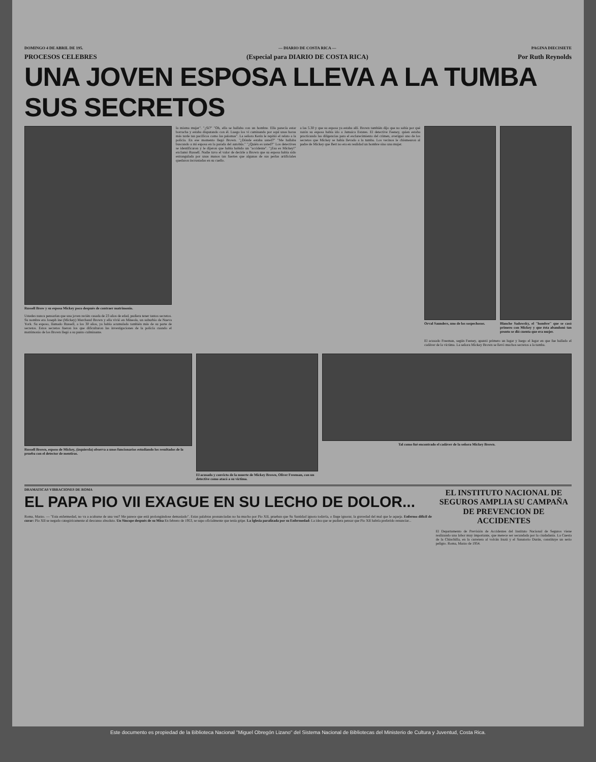DOMINGO 4 DE ABRIL DE 195. — DIARIO DE COSTA RICA — PAGINA DIECISIETE
PROCESOS CELEBRES (Especial para DIARIO DE COSTA RICA) Por Ruth Reynolds
UNA JOVEN ESPOSA LLEVA A LA TUMBA SUS SECRETOS
Russell Brow y su esposa Mickey poco después de contraer matrimonio.
Ustedes nunca pensarían que una joven recién casada de 23 años de edad, pudiera tener tantos secretos. Su nombre era Joseph ine (Mickey) Marchand Brown y ella vivió en Mineola, un suburbio de Nueva York. Su esposo, llamado Russell, a los 30 años, ya había acumulado también más de su parte de secretos. Estos secretos fueron los que dificultaron las investigaciones de la policía cuando el matrimonio de los Brown llegó a su punto culminante.
la misma mujer". "¿Sí?" "Oh, ella se hallaba con un hombre. Ella parecía estar borracha y estaba disputando con él. Luego los vi caminando por aquí unas horas más tarde tan pacíficos como las palomas". La señora Kerin le repitió el relato a la policía. En ese momento llegó Brown. "¿Dónde estaba usted?" "Me hallaba buscando a mi esposa en la parada del autobús." "¿Quién es usted?" Los detectives se identificaron y le dijeron que había habido un "accidente". "¡Esa es Mickey!" exclamó Russell. Nadie tuvo el valor de decirle a Brown que su esposa había sido estrangulada por unas manos tan fuertes que algunas de sus perlas artificiales quedaron incrustadas en su cuello.
a las 5.30 y que su esposa ya estaba allí. Brown también dijo que no sabía por qué razón su esposa había ido a Jamaica Estates. El detective Feeney, quien estaba practicando las diligencias para el esclarecimiento del crimen, averiguó uno de los secretos que Mickey se había llevado a la tumba. Los vecinos le chismearon al padre de Mickey que Bert no era en realidad un hombre sino una mujer.
Orval Saunders, uno de los sospechosos.
Blanche Sadowsky, el "hombre" que se casó primero con Mickey y que ésta abandonó tan pronto se dió cuenta que era mujer.
El acusado Freeman, según Feeney, apuntó primero un lugar y luego el lugar en que fue hallado el cadáver de la víctima. La señora Mickey Brown se llevó muchos secretos a la tumba.
Russell Brown, esposo de Mickey, (izquierda) observa a unos funcionarios estudiando los resultados de la prueba con el detector de mentiras.
El acusado y convicto de la muerte de Mickey Brown, Oliver Freeman, con un detective como atacó a su víctima.
Tal como fué encontrado el cadáver de la señora Mickey Brown.
DRAMATICAS VIBRACIONES DE ROMA
EL PAPA PIO VII EXAGUE EN SU LECHO DE DOLOR...
Roma, Marzo. — "Esta enfermedad, no va a acabarse de una vez? Me parece que está prolongándose demasiado". Estas palabras pronunciadas no ha mucho por Pío XII, prueban que Su Santidad ignora todavía, o finge ignorar, la gravedad del mal que le aqueja. Enfermo difícil de curar: Pío XII se negado categóricamente al descanso absoluto. Un Síncope después de su Misa En febrero de 1953, se supo oficialmente que tenía gripe. La Iglesia paralizada por su Enfermedad: La idea que se pudiera pensar que Pío XII habría preferido renunciar...
EL INSTITUTO NACIONAL DE SEGUROS AMPLIA SU CAMPAÑA DE PREVENCION DE ACCIDENTES
El Departamento de Previsión de Accidentes del Instituto Nacional de Seguros viene realizando una labor muy importante, que merece ser secundada por la ciudadanía. La Cuesta de la Chinchilla, en la carretera al volcán Irazú y el Sanatorio Durán, constituye un serio peligro. Roma, Marzo de 1954.
Este documento es propiedad de la Biblioteca Nacional "Miguel Obregón Lizano" del Sistema Nacional de Bibliotecas del Ministerio de Cultura y Juventud, Costa Rica.